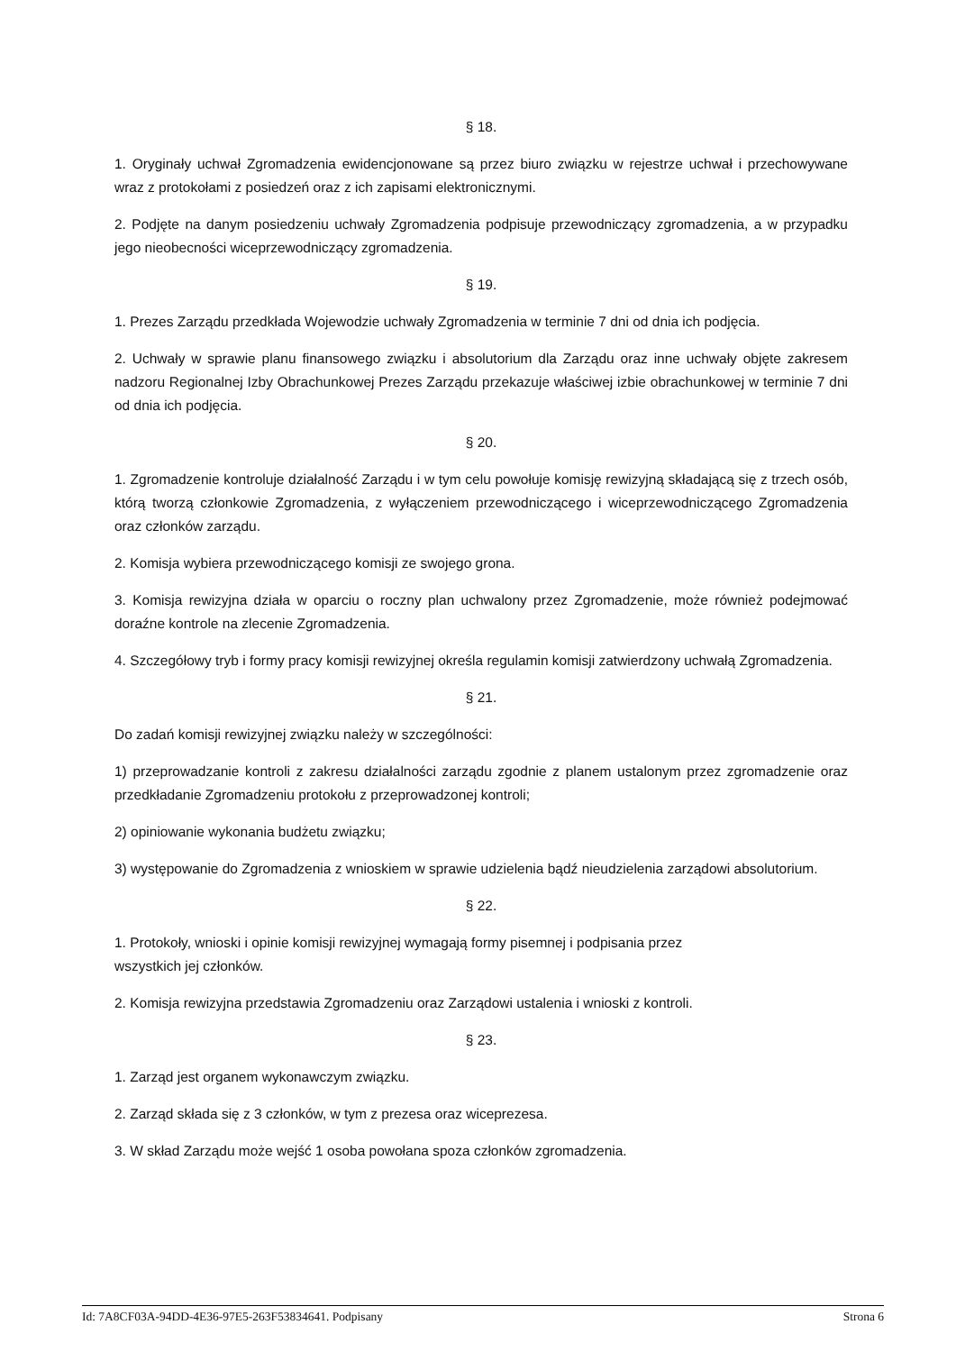§ 18.
1. Oryginały uchwał Zgromadzenia ewidencjonowane są przez biuro związku w rejestrze uchwał i przechowywane wraz z protokołami z posiedzeń oraz z ich zapisami elektronicznymi.
2. Podjęte na danym posiedzeniu uchwały Zgromadzenia podpisuje przewodniczący zgromadzenia, a w przypadku jego nieobecności wiceprzewodniczący zgromadzenia.
§ 19.
1. Prezes Zarządu przedkłada Wojewodzie uchwały Zgromadzenia w terminie 7 dni od dnia ich podjęcia.
2. Uchwały w sprawie planu finansowego związku i absolutorium dla Zarządu oraz inne uchwały objęte zakresem nadzoru Regionalnej Izby Obrachunkowej Prezes Zarządu przekazuje właściwej izbie obrachunkowej w terminie 7 dni od dnia ich podjęcia.
§ 20.
1. Zgromadzenie kontroluje działalność Zarządu i w tym celu powołuje komisję rewizyjną składającą się z trzech osób, którą tworzą członkowie Zgromadzenia, z wyłączeniem przewodniczącego i wiceprzewodniczącego Zgromadzenia oraz członków zarządu.
2. Komisja wybiera przewodniczącego komisji ze swojego grona.
3. Komisja rewizyjna działa w oparciu o roczny plan uchwalony przez Zgromadzenie, może również podejmować doraźne kontrole na zlecenie Zgromadzenia.
4. Szczegółowy tryb i formy pracy komisji rewizyjnej określa regulamin komisji zatwierdzony uchwałą Zgromadzenia.
§ 21.
Do zadań komisji rewizyjnej związku należy w szczególności:
1) przeprowadzanie kontroli z zakresu działalności zarządu zgodnie z planem ustalonym przez zgromadzenie oraz przedkładanie Zgromadzeniu protokołu z przeprowadzonej kontroli;
2) opiniowanie wykonania budżetu związku;
3) występowanie do Zgromadzenia z wnioskiem w sprawie udzielenia bądź nieudzielenia zarządowi absolutorium.
§ 22.
1. Protokoły, wnioski i opinie komisji rewizyjnej wymagają formy pisemnej i podpisania przez
wszystkich jej członków.
2. Komisja rewizyjna przedstawia Zgromadzeniu oraz Zarządowi ustalenia i wnioski z kontroli.
§ 23.
1. Zarząd jest organem wykonawczym związku.
2. Zarząd składa się z 3 członków, w tym z prezesa oraz wiceprezesa.
3. W skład Zarządu może wejść 1 osoba powołana spoza członków zgromadzenia.
Id: 7A8CF03A-94DD-4E36-97E5-263F53834641. Podpisany Strona 6